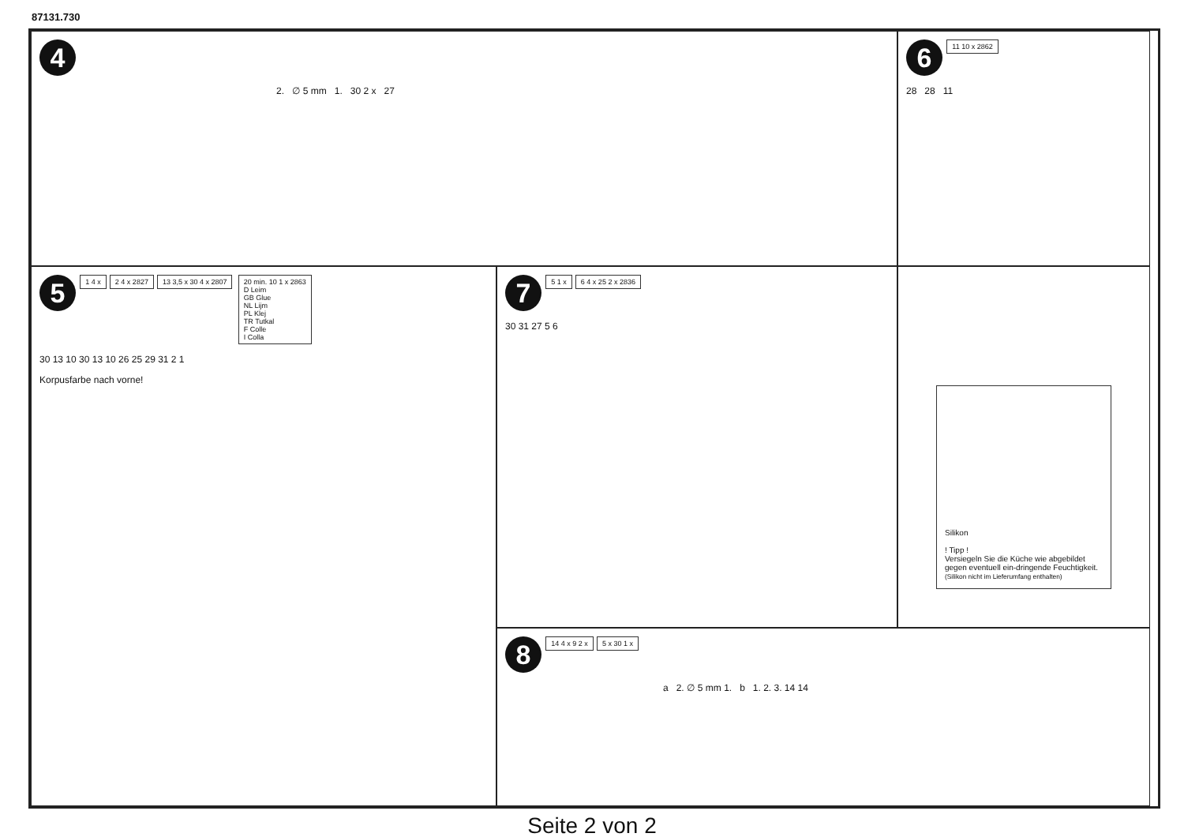87131.730
4
2. ∅ 5 mm 1. 30 2 x 27
6 11 10 x 2862
28 28 11
5 1 4 x 2 4 x 2827 13 3,5 x 30 4 x 2807 20 min. 10 1 x 2863
D Leim
GB Glue
NL Lijm
PL Klej
TR Tutkal
F Colle
I Colla
30 13 10 30 13 10 26 25 29 31 2 1
Korpusfarbe nach vorne!
7 5 1 x 6 4 x 25 2 x 2836
30 31 27 5 6
Silikon
! Tipp !
Versiegeln Sie die Küche wie abgebildet gegen eventuell ein-dringende Feuchtigkeit.
(Silikon nicht im Lieferumfang enthalten)
8 14 4 x 9 2 x 5 x 30 1 x
a 2. ∅ 5 mm 1. b 1. 2. 3. 14 14
Seite 2 von 2